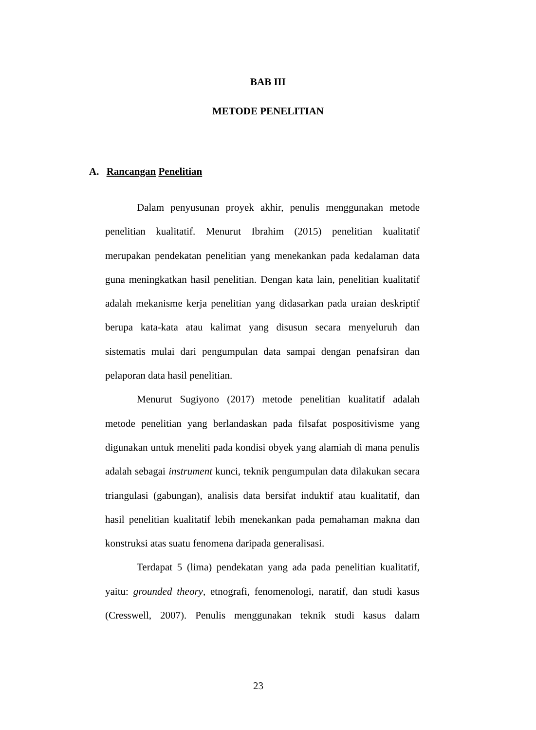BAB III
METODE PENELITIAN
A. Rancangan Penelitian
Dalam penyusunan proyek akhir, penulis menggunakan metode penelitian kualitatif. Menurut Ibrahim (2015) penelitian kualitatif merupakan pendekatan penelitian yang menekankan pada kedalaman data guna meningkatkan hasil penelitian. Dengan kata lain, penelitian kualitatif adalah mekanisme kerja penelitian yang didasarkan pada uraian deskriptif berupa kata-kata atau kalimat yang disusun secara menyeluruh dan sistematis mulai dari pengumpulan data sampai dengan penafsiran dan pelaporan data hasil penelitian.
Menurut Sugiyono (2017) metode penelitian kualitatif adalah metode penelitian yang berlandaskan pada filsafat pospositivisme yang digunakan untuk meneliti pada kondisi obyek yang alamiah di mana penulis adalah sebagai instrument kunci, teknik pengumpulan data dilakukan secara triangulasi (gabungan), analisis data bersifat induktif atau kualitatif, dan hasil penelitian kualitatif lebih menekankan pada pemahaman makna dan konstruksi atas suatu fenomena daripada generalisasi.
Terdapat 5 (lima) pendekatan yang ada pada penelitian kualitatif, yaitu: grounded theory, etnografi, fenomenologi, naratif, dan studi kasus (Cresswell, 2007). Penulis menggunakan teknik studi kasus dalam
23